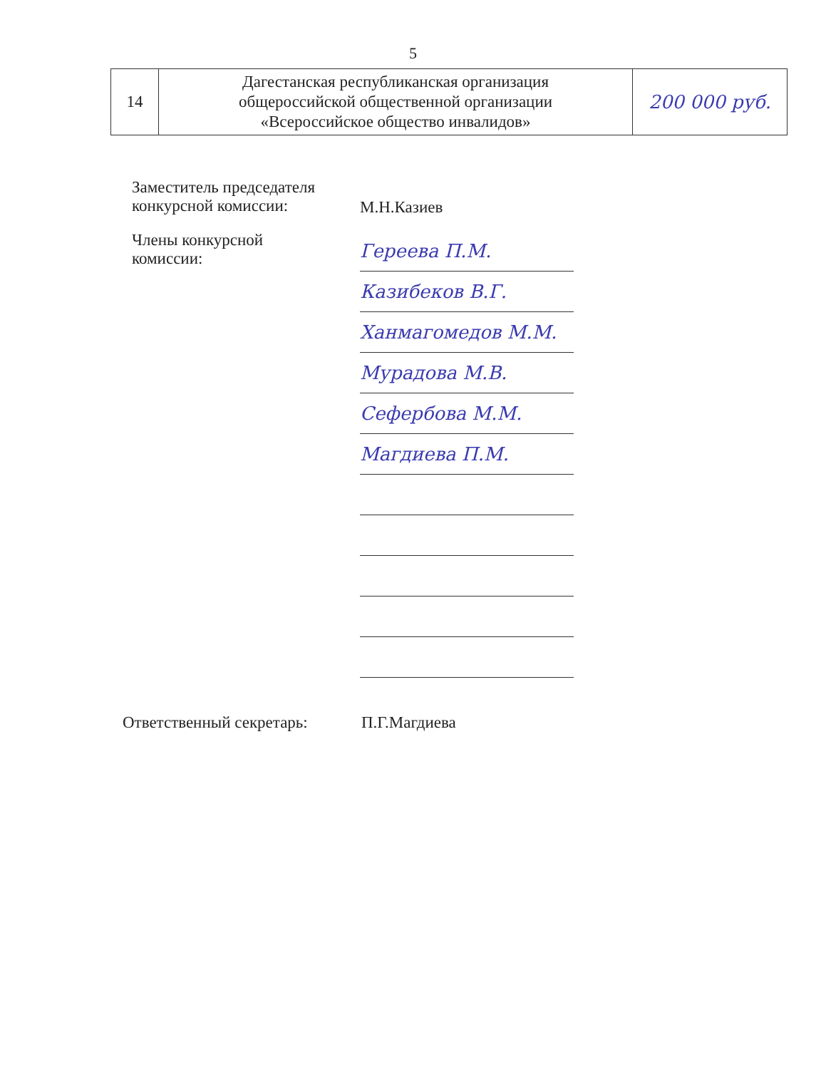5
| 14 | Дагестанская республиканская организация общероссийской общественной организации «Всероссийское общество инвалидов» | 200 000 руб. |
Заместитель председателя
конкурсной комиссии:
М.Н.Казиев
Члены конкурсной
комиссии:
Гереева П.М.
Казибеков В.Г.
Ханмагомедов М.М.
Мурадова М.В.
Сефербова М.М.
Магдиева П.М.
Ответственный секретарь: П.Г.Магдиева